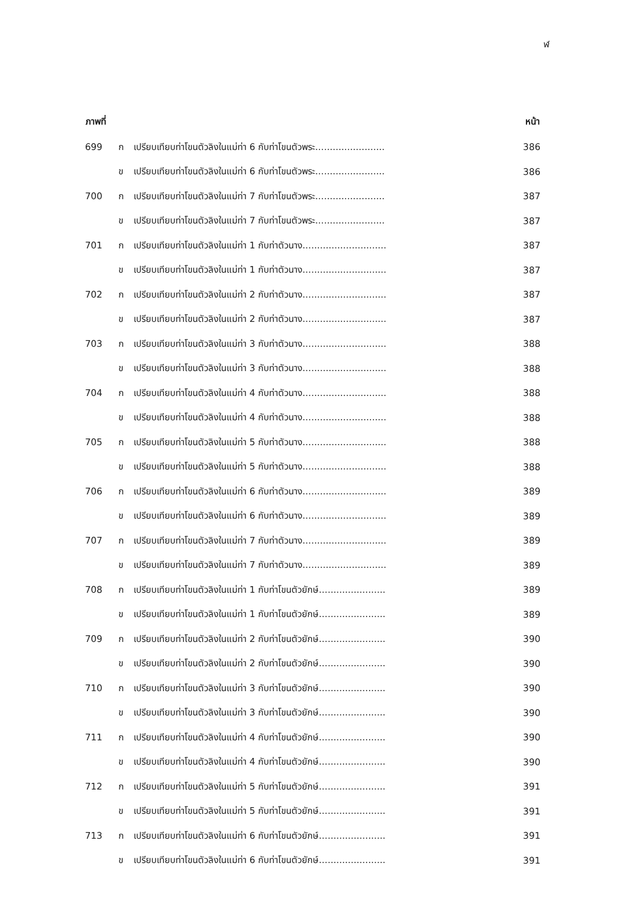ฬ
| ภาพที่ | | | หน้า |
| --- | --- | --- | --- |
| 699 | ก | เปรียบเทียบท่าโขนตัวลิงในแม่ท่า 6 กับท่าโขนตัวพระ........................ | 386 |
| | ข | เปรียบเทียบท่าโขนตัวลิงในแม่ท่า 6 กับท่าโขนตัวพระ........................ | 386 |
| 700 | ก | เปรียบเทียบท่าโขนตัวลิงในแม่ท่า 7 กับท่าโขนตัวพระ........................ | 387 |
| | ข | เปรียบเทียบท่าโขนตัวลิงในแม่ท่า 7 กับท่าโขนตัวพระ........................ | 387 |
| 701 | ก | เปรียบเทียบท่าโขนตัวลิงในแม่ท่า 1 กับท่าตัวนาง............................. | 387 |
| | ข | เปรียบเทียบท่าโขนตัวลิงในแม่ท่า 1 กับท่าตัวนาง............................. | 387 |
| 702 | ก | เปรียบเทียบท่าโขนตัวลิงในแม่ท่า 2 กับท่าตัวนาง............................. | 387 |
| | ข | เปรียบเทียบท่าโขนตัวลิงในแม่ท่า 2 กับท่าตัวนาง............................. | 387 |
| 703 | ก | เปรียบเทียบท่าโขนตัวลิงในแม่ท่า 3 กับท่าตัวนาง............................. | 388 |
| | ข | เปรียบเทียบท่าโขนตัวลิงในแม่ท่า 3 กับท่าตัวนาง............................. | 388 |
| 704 | ก | เปรียบเทียบท่าโขนตัวลิงในแม่ท่า 4 กับท่าตัวนาง............................. | 388 |
| | ข | เปรียบเทียบท่าโขนตัวลิงในแม่ท่า 4 กับท่าตัวนาง............................. | 388 |
| 705 | ก | เปรียบเทียบท่าโขนตัวลิงในแม่ท่า 5 กับท่าตัวนาง............................. | 388 |
| | ข | เปรียบเทียบท่าโขนตัวลิงในแม่ท่า 5 กับท่าตัวนาง............................. | 388 |
| 706 | ก | เปรียบเทียบท่าโขนตัวลิงในแม่ท่า 6 กับท่าตัวนาง............................. | 389 |
| | ข | เปรียบเทียบท่าโขนตัวลิงในแม่ท่า 6 กับท่าตัวนาง............................. | 389 |
| 707 | ก | เปรียบเทียบท่าโขนตัวลิงในแม่ท่า 7 กับท่าตัวนาง............................. | 389 |
| | ข | เปรียบเทียบท่าโขนตัวลิงในแม่ท่า 7 กับท่าตัวนาง............................. | 389 |
| 708 | ก | เปรียบเทียบท่าโขนตัวลิงในแม่ท่า 1 กับท่าโขนตัวยักษ์....................... | 389 |
| | ข | เปรียบเทียบท่าโขนตัวลิงในแม่ท่า 1 กับท่าโขนตัวยักษ์....................... | 389 |
| 709 | ก | เปรียบเทียบท่าโขนตัวลิงในแม่ท่า 2 กับท่าโขนตัวยักษ์....................... | 390 |
| | ข | เปรียบเทียบท่าโขนตัวลิงในแม่ท่า 2 กับท่าโขนตัวยักษ์....................... | 390 |
| 710 | ก | เปรียบเทียบท่าโขนตัวลิงในแม่ท่า 3 กับท่าโขนตัวยักษ์....................... | 390 |
| | ข | เปรียบเทียบท่าโขนตัวลิงในแม่ท่า 3 กับท่าโขนตัวยักษ์....................... | 390 |
| 711 | ก | เปรียบเทียบท่าโขนตัวลิงในแม่ท่า 4 กับท่าโขนตัวยักษ์....................... | 390 |
| | ข | เปรียบเทียบท่าโขนตัวลิงในแม่ท่า 4 กับท่าโขนตัวยักษ์....................... | 390 |
| 712 | ก | เปรียบเทียบท่าโขนตัวลิงในแม่ท่า 5 กับท่าโขนตัวยักษ์....................... | 391 |
| | ข | เปรียบเทียบท่าโขนตัวลิงในแม่ท่า 5 กับท่าโขนตัวยักษ์....................... | 391 |
| 713 | ก | เปรียบเทียบท่าโขนตัวลิงในแม่ท่า 6 กับท่าโขนตัวยักษ์....................... | 391 |
| | ข | เปรียบเทียบท่าโขนตัวลิงในแม่ท่า 6 กับท่าโขนตัวยักษ์....................... | 391 |